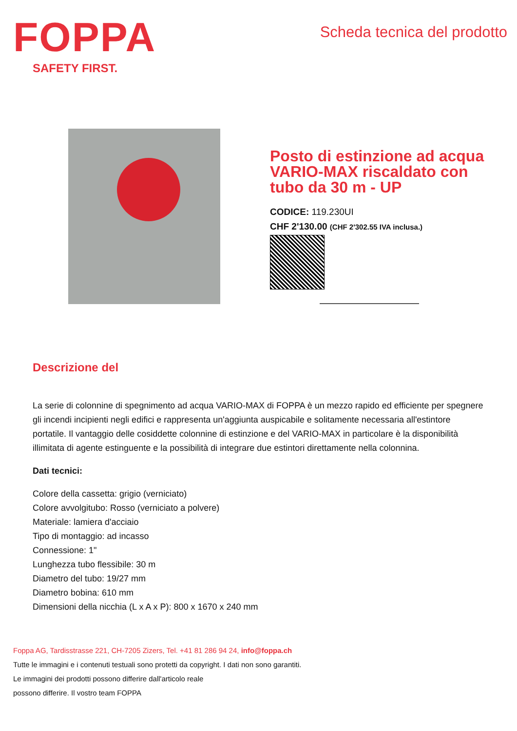FOPPA
SAFETY FIRST.
Scheda tecnica del prodotto
Posto di estinzione ad acqua VARIO-MAX riscaldato con tubo da 30 m - UP
CODICE: 119.230UI
CHF 2'130.00 (CHF 2'302.55 IVA inclusa.)
Descrizione del
La serie di colonnine di spegnimento ad acqua VARIO-MAX di FOPPA è un mezzo rapido ed efficiente per spegnere gli incendi incipienti negli edifici e rappresenta un'aggiunta auspicabile e solitamente necessaria all'estintore portatile. Il vantaggio delle cosiddette colonnine di estinzione e del VARIO-MAX in particolare è la disponibilità illimitata di agente estinguente e la possibilità di integrare due estintori direttamente nella colonnina.
Dati tecnici:
Colore della cassetta: grigio (verniciato)
Colore avvolgitubo: Rosso (verniciato a polvere)
Materiale: lamiera d'acciaio
Tipo di montaggio: ad incasso
Connessione: 1"
Lunghezza tubo flessibile: 30 m
Diametro del tubo: 19/27 mm
Diametro bobina: 610 mm
Dimensioni della nicchia (L x A x P): 800 x 1670 x 240 mm
Foppa AG, Tardisstrasse 221, CH-7205 Zizers, Tel. +41 81 286 94 24, info@foppa.ch
Tutte le immagini e i contenuti testuali sono protetti da copyright. I dati non sono garantiti.
Le immagini dei prodotti possono differire dall'articolo reale
possono differire. Il vostro team FOPPA